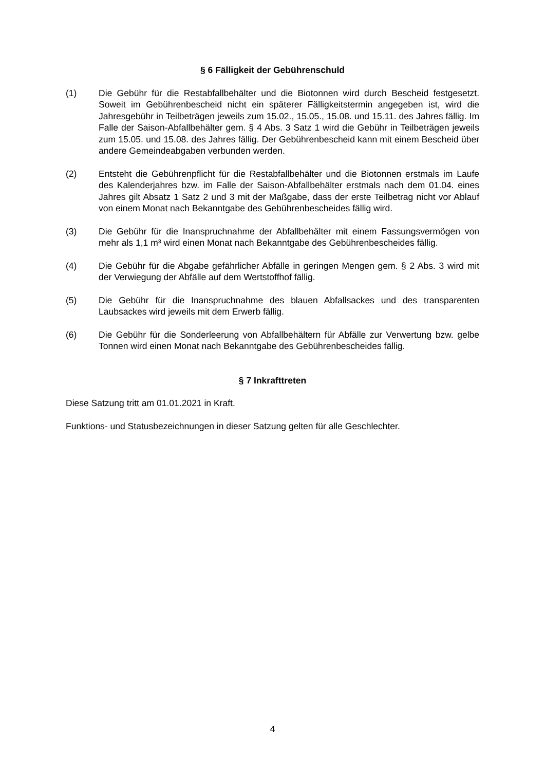§ 6 Fälligkeit der Gebührenschuld
(1) Die Gebühr für die Restabfallbehälter und die Biotonnen wird durch Bescheid festgesetzt. Soweit im Gebührenbescheid nicht ein späterer Fälligkeitstermin angegeben ist, wird die Jahresgebühr in Teilbeträgen jeweils zum 15.02., 15.05., 15.08. und 15.11. des Jahres fällig. Im Falle der Saison-Abfallbehälter gem. § 4 Abs. 3 Satz 1 wird die Gebühr in Teilbeträgen jeweils zum 15.05. und 15.08. des Jahres fällig. Der Gebührenbescheid kann mit einem Bescheid über andere Gemeindeabgaben verbunden werden.
(2) Entsteht die Gebührenpflicht für die Restabfallbehälter und die Biotonnen erstmals im Laufe des Kalenderjahres bzw. im Falle der Saison-Abfallbehälter erstmals nach dem 01.04. eines Jahres gilt Absatz 1 Satz 2 und 3 mit der Maßgabe, dass der erste Teilbetrag nicht vor Ablauf von einem Monat nach Bekanntgabe des Gebührenbescheides fällig wird.
(3) Die Gebühr für die Inanspruchnahme der Abfallbehälter mit einem Fassungsvermögen von mehr als 1,1 m³ wird einen Monat nach Bekanntgabe des Gebührenbescheides fällig.
(4) Die Gebühr für die Abgabe gefährlicher Abfälle in geringen Mengen gem. § 2 Abs. 3 wird mit der Verwiegung der Abfälle auf dem Wertstoffhof fällig.
(5) Die Gebühr für die Inanspruchnahme des blauen Abfallsackes und des transparenten Laubsackes wird jeweils mit dem Erwerb fällig.
(6) Die Gebühr für die Sonderleerung von Abfallbehältern für Abfälle zur Verwertung bzw. gelbe Tonnen wird einen Monat nach Bekanntgabe des Gebührenbescheides fällig.
§ 7 Inkrafttreten
Diese Satzung tritt am 01.01.2021 in Kraft.
Funktions- und Statusbezeichnungen in dieser Satzung gelten für alle Geschlechter.
4